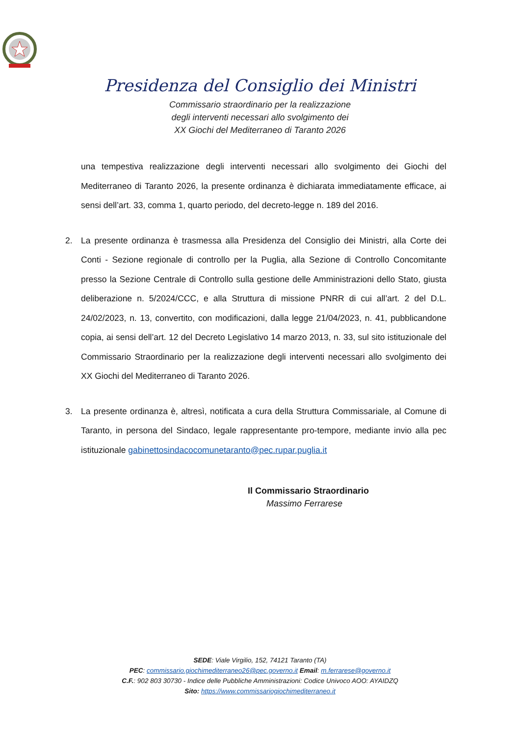Presidenza del Consiglio dei Ministri
Commissario straordinario per la realizzazione
degli interventi necessari allo svolgimento dei
XX Giochi del Mediterraneo di Taranto 2026
una tempestiva realizzazione degli interventi necessari allo svolgimento dei Giochi del Mediterraneo di Taranto 2026, la presente ordinanza è dichiarata immediatamente efficace, ai sensi dell’art. 33, comma 1, quarto periodo, del decreto-legge n. 189 del 2016.
2. La presente ordinanza è trasmessa alla Presidenza del Consiglio dei Ministri, alla Corte dei Conti - Sezione regionale di controllo per la Puglia, alla Sezione di Controllo Concomitante presso la Sezione Centrale di Controllo sulla gestione delle Amministrazioni dello Stato, giusta deliberazione n. 5/2024/CCC, e alla Struttura di missione PNRR di cui all’art. 2 del D.L. 24/02/2023, n. 13, convertito, con modificazioni, dalla legge 21/04/2023, n. 41, pubblicandone copia, ai sensi dell’art. 12 del Decreto Legislativo 14 marzo 2013, n. 33, sul sito istituzionale del Commissario Straordinario per la realizzazione degli interventi necessari allo svolgimento dei XX Giochi del Mediterraneo di Taranto 2026.
3. La presente ordinanza è, altresì, notificata a cura della Struttura Commissariale, al Comune di Taranto, in persona del Sindaco, legale rappresentante pro-tempore, mediante invio alla pec istituzionale gabinettosindacocomunetaranto@pec.rupar.puglia.it
Il Commissario Straordinario
Massimo Ferrarese
SEDE: Viale Virgilio, 152, 74121 Taranto (TA)
PEC: commissario.giochimediterraneo26@pec.governo.it Email: m.ferrarese@governo.it
C.F.: 902 803 30730 - Indice delle Pubbliche Amministrazioni: Codice Univoco AOO: AYAIDZQ
Sito: https://www.commissariogiochimediterraneo.it